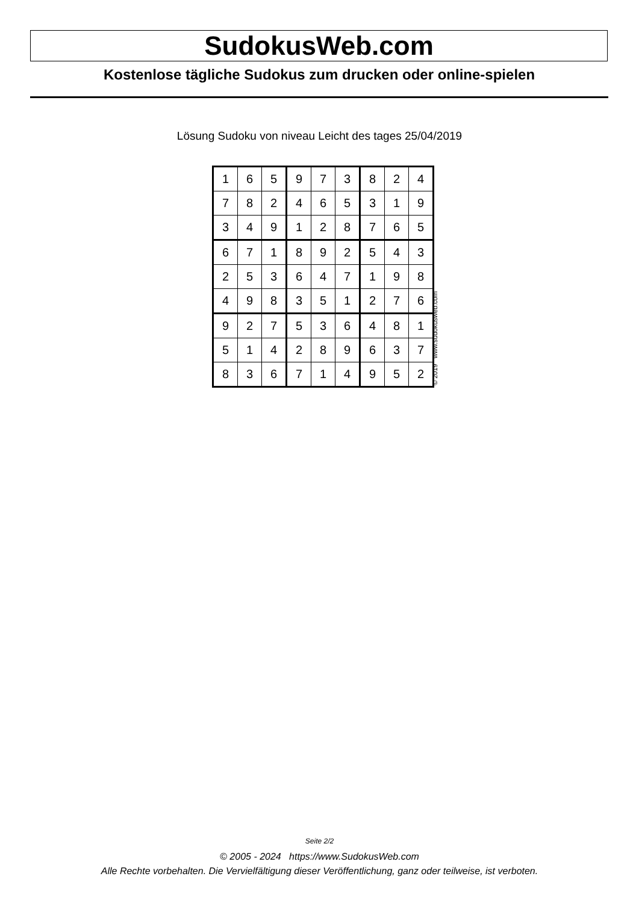SudokusWeb.com
Kostenlose tägliche Sudokus zum drucken oder online-spielen
Lösung Sudoku von niveau Leicht des tages 25/04/2019
| 1 | 6 | 5 | 9 | 7 | 3 | 8 | 2 | 4 |
| 7 | 8 | 2 | 4 | 6 | 5 | 3 | 1 | 9 |
| 3 | 4 | 9 | 1 | 2 | 8 | 7 | 6 | 5 |
| 6 | 7 | 1 | 8 | 9 | 2 | 5 | 4 | 3 |
| 2 | 5 | 3 | 6 | 4 | 7 | 1 | 9 | 8 |
| 4 | 9 | 8 | 3 | 5 | 1 | 2 | 7 | 6 |
| 9 | 2 | 7 | 5 | 3 | 6 | 4 | 8 | 1 |
| 5 | 1 | 4 | 2 | 8 | 9 | 6 | 3 | 7 |
| 8 | 3 | 6 | 7 | 1 | 4 | 9 | 5 | 2 |
© 2019 www.sudokusweb.com
Seite 2/2
© 2005 - 2024 https://www.SudokusWeb.com
Alle Rechte vorbehalten. Die Vervielfältigung dieser Veröffentlichung, ganz oder teilweise, ist verboten.